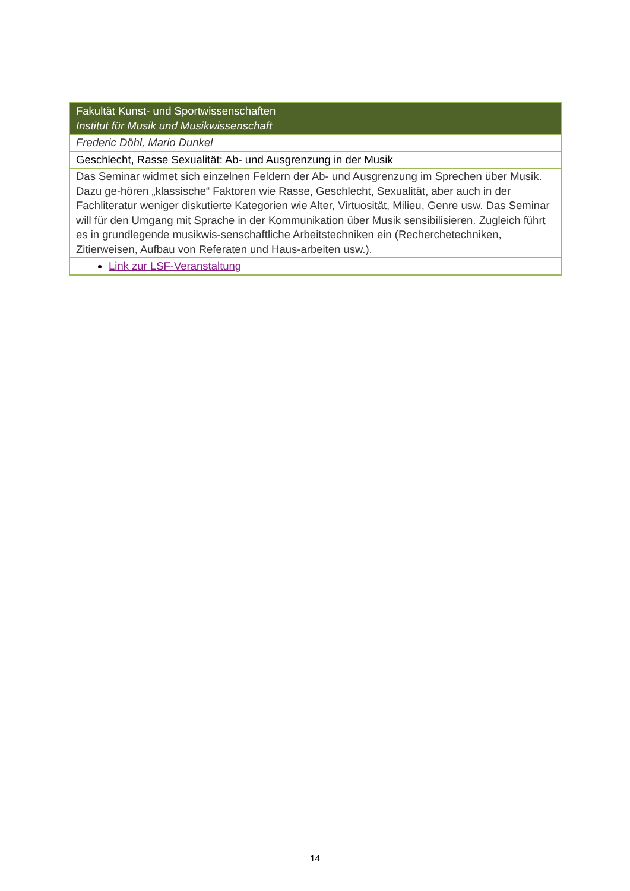| Fakultät Kunst- und Sportwissenschaften Institut für Musik und Musikwissenschaft |
| Frederic Döhl, Mario Dunkel |
| Geschlecht, Rasse Sexualität: Ab- und Ausgrenzung in der Musik |
| Das Seminar widmet sich einzelnen Feldern der Ab- und Ausgrenzung im Sprechen über Musik. Dazu ge-hören „klassische“ Faktoren wie Rasse, Geschlecht, Sexualität, aber auch in der Fachliteratur weniger diskutierte Kategorien wie Alter, Virtuosität, Milieu, Genre usw. Das Seminar will für den Umgang mit Sprache in der Kommunikation über Musik sensibilisieren. Zugleich führt es in grundlegende musikwis-senschaftliche Arbeitstechniken ein (Recherchetechniken, Zitierweisen, Aufbau von Referaten und Haus-arbeiten usw.). |
| Link zur LSF-Veranstaltung |
14